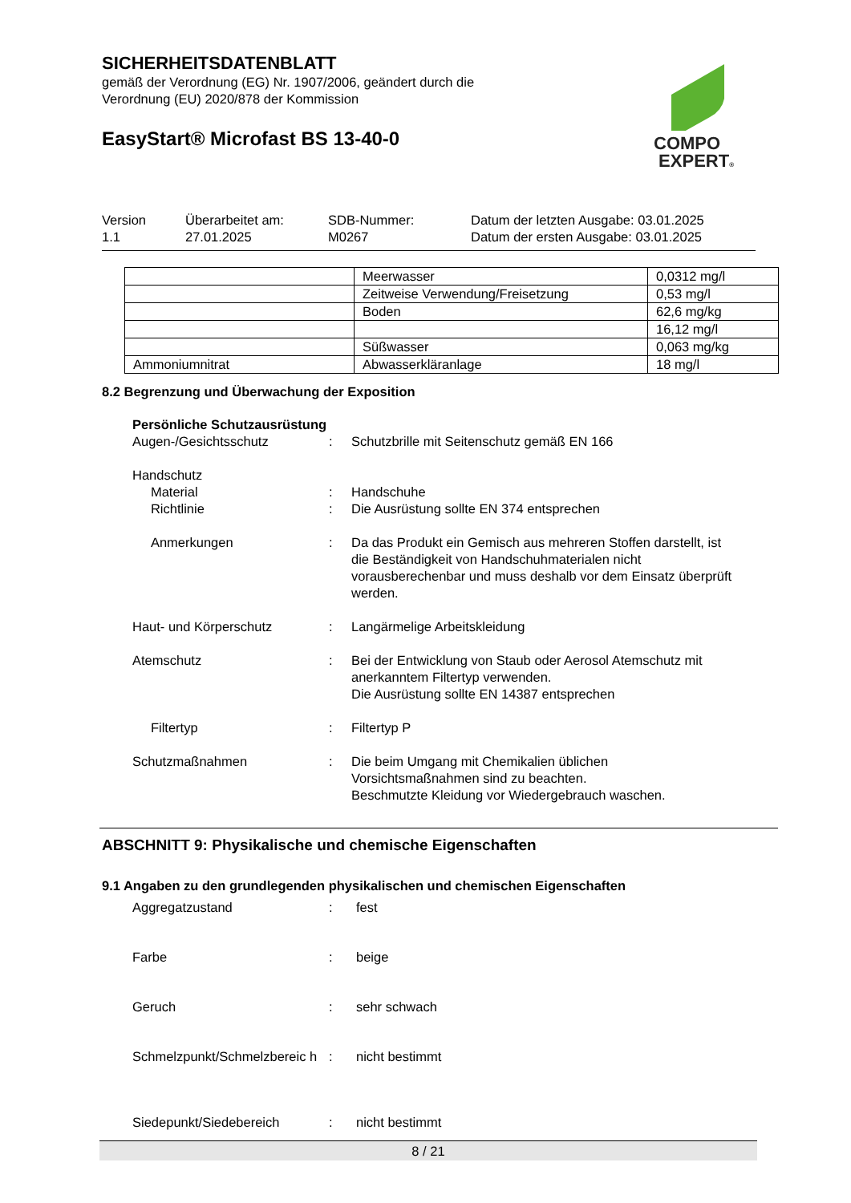SICHERHEITSDATENBLATT
gemäß der Verordnung (EG) Nr. 1907/2006, geändert durch die Verordnung (EU) 2020/878 der Kommission
EasyStart® Microfast BS 13-40-0
COMPO
EXPERT®
Version
1.1
Überarbeitet am:
27.01.2025
SDB-Nummer:
M0267
Datum der letzten Ausgabe: 03.01.2025
Datum der ersten Ausgabe: 03.01.2025
| | Meerwasser | 0,0312 mg/l |
| | Zeitweise Verwendung/Freisetzung | 0,53 mg/l |
| | Boden | 62,6 mg/kg |
| | | 16,12 mg/l |
| | Süßwasser | 0,063 mg/kg |
| Ammoniumnitrat | Abwasserkläranlage | 18 mg/l |
8.2 Begrenzung und Überwachung der Exposition
Persönliche Schutzausrüstung
Augen-/Gesichtsschutz : Schutzbrille mit Seitenschutz gemäß EN 166
Handschutz
Material : Handschuhe
Richtlinie : Die Ausrüstung sollte EN 374 entsprechen
Anmerkungen : Da das Produkt ein Gemisch aus mehreren Stoffen darstellt, ist die Beständigkeit von Handschuhmaterialen nicht vorausberechenbar und muss deshalb vor dem Einsatz überprüft werden.
Haut- und Körperschutz : Langärmelige Arbeitskleidung
Atemschutz : Bei der Entwicklung von Staub oder Aerosol Atemschutz mit anerkanntem Filtertyp verwenden.
Die Ausrüstung sollte EN 14387 entsprechen
Filtertyp : Filtertyp P
Schutzmaßnahmen : Die beim Umgang mit Chemikalien üblichen Vorsichtsmaßnahmen sind zu beachten.
Beschmutzte Kleidung vor Wiedergebrauch waschen.
ABSCHNITT 9: Physikalische und chemische Eigenschaften
9.1 Angaben zu den grundlegenden physikalischen und chemischen Eigenschaften
Aggregatzustand : fest
Farbe : beige
Geruch : sehr schwach
Schmelzpunkt/Schmelzbereic h
: nicht bestimmt
Siedepunkt/Siedebereich : nicht bestimmt
8 / 21